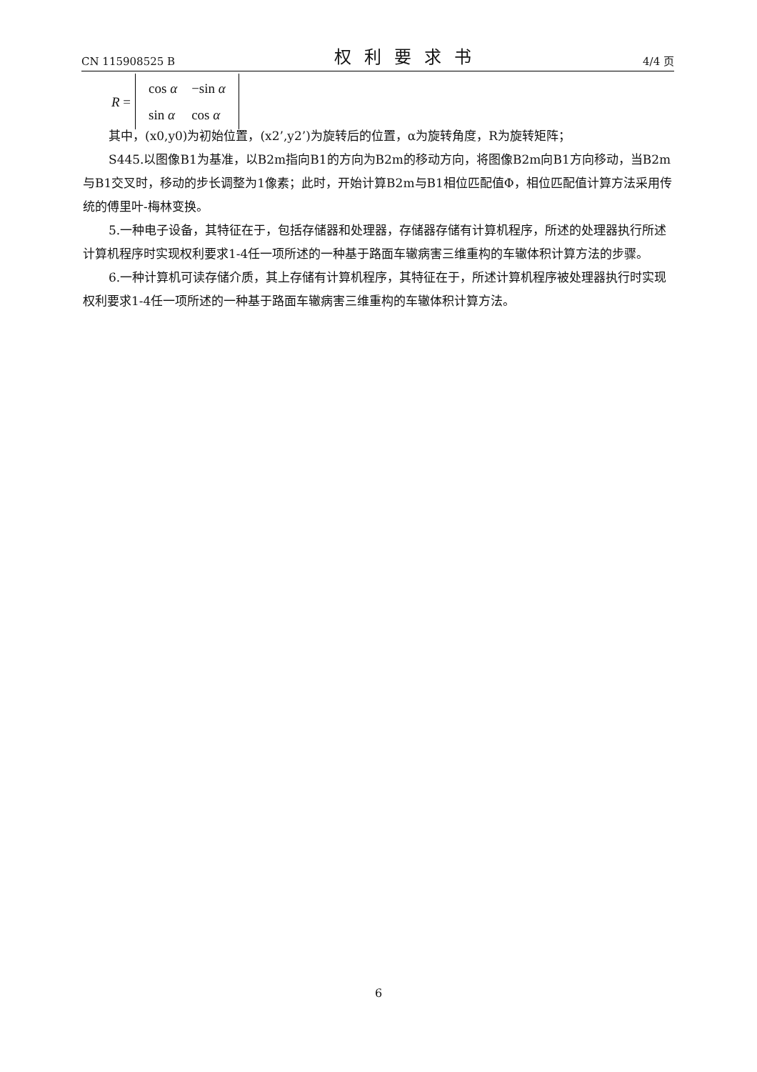CN 115908525 B 权利要求书 4/4 页
R =
| cos α | −sin α |
| sin α | cos α |
其中，(x0,y0)为初始位置，(x2’,y2’)为旋转后的位置，α为旋转角度，R为旋转矩阵；
S445.以图像B1为基准，以B2m指向B1的方向为B2m的移动方向，将图像B2m向B1方向移动，当B2m与B1交叉时，移动的步长调整为1像素；此时，开始计算B2m与B1相位匹配值Φ，相位匹配值计算方法采用传统的傅里叶-梅林变换。
5.一种电子设备，其特征在于，包括存储器和处理器，存储器存储有计算机程序，所述的处理器执行所述计算机程序时实现权利要求1-4任一项所述的一种基于路面车辙病害三维重构的车辙体积计算方法的步骤。
6.一种计算机可读存储介质，其上存储有计算机程序，其特征在于，所述计算机程序被处理器执行时实现权利要求1-4任一项所述的一种基于路面车辙病害三维重构的车辙体积计算方法。
6